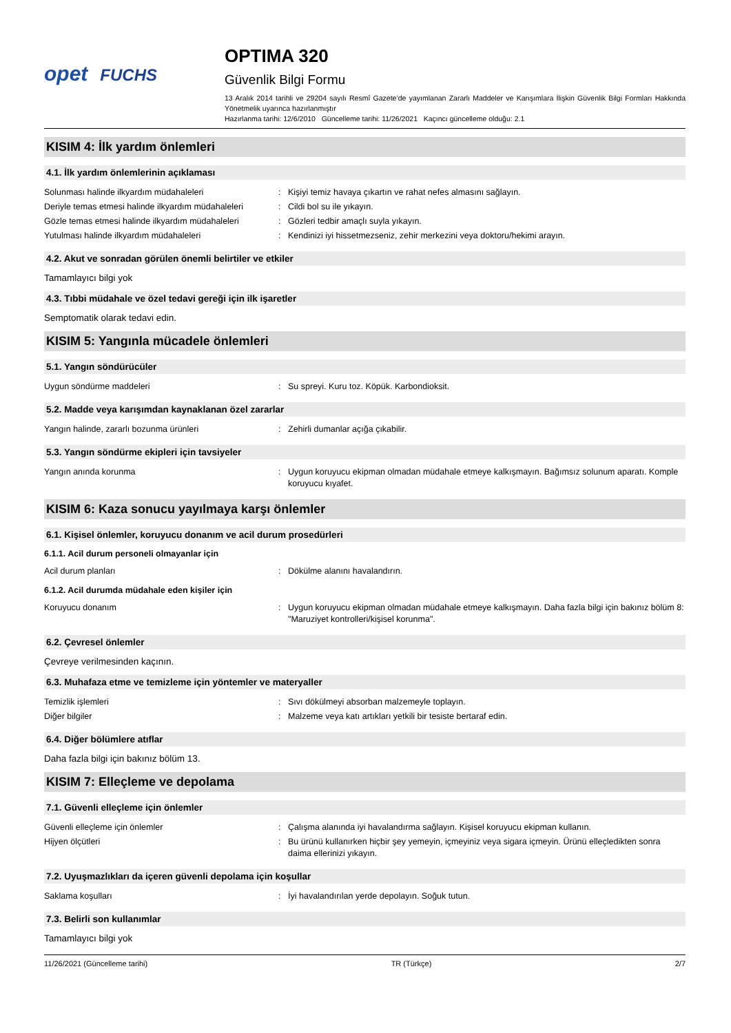opet FUCHS
OPTIMA 320
Güvenlik Bilgi Formu
13 Aralık 2014 tarihli ve 29204 sayılı Resmî Gazete’de yayımlanan Zararlı Maddeler ve Karışımlara İlişkin Güvenlik Bilgi Formları Hakkında Yönetmelik uyarınca hazırlanmıştır
Hazırlanma tarihi: 12/6/2010 Güncelleme tarihi: 11/26/2021 Kaçıncı güncelleme olduğu: 2.1
KISIM 4: İlk yardım önlemleri
4.1. İlk yardım önlemlerinin açıklaması
| Solunması halinde ilkyardım müdahaleleri | : | Kişiyi temiz havaya çıkartın ve rahat nefes almasını sağlayın. |
| Deriyle temas etmesi halinde ilkyardım müdahaleleri | : | Cildi bol su ile yıkayın. |
| Gözle temas etmesi halinde ilkyardım müdahaleleri | : | Gözleri tedbir amaçlı suyla yıkayın. |
| Yutulması halinde ilkyardım müdahaleleri | : | Kendinizi iyi hissetmezseniz, zehir merkezini veya doktoru/hekimi arayın. |
4.2. Akut ve sonradan görülen önemli belirtiler ve etkiler
Tamamlayıcı bilgi yok
4.3. Tıbbi müdahale ve özel tedavi gereği için ilk işaretler
Semptomatik olarak tedavi edin.
KISIM 5: Yangınla mücadele önlemleri
5.1. Yangın söndürücüler
| Uygun söndürme maddeleri | : | Su spreyi. Kuru toz. Köpük. Karbondioksit. |
5.2. Madde veya karışımdan kaynaklanan özel zararlar
| Yangın halinde, zararlı bozunma ürünleri | : | Zehirli dumanlar açığa çıkabilir. |
5.3. Yangın söndürme ekipleri için tavsiyeler
| Yangın anında korunma | : | Uygun koruyucu ekipman olmadan müdahale etmeye kalkışmayın. Bağımsız solunum aparatı. Komple koruyucu kıyafet. |
KISIM 6: Kaza sonucu yayılmaya karşı önlemler
6.1. Kişisel önlemler, koruyucu donanım ve acil durum prosedürleri
6.1.1. Acil durum personeli olmayanlar için
| Acil durum planları | : | Dökülme alanını havalandırın. |
6.1.2. Acil durumda müdahale eden kişiler için
| Koruyucu donanım | : | Uygun koruyucu ekipman olmadan müdahale etmeye kalkışmayın. Daha fazla bilgi için bakınız bölüm 8: "Maruziyet kontrolleri/kişisel korunma". |
6.2. Çevresel önlemler
Çevreye verilmesinden kaçının.
6.3. Muhafaza etme ve temizleme için yöntemler ve materyaller
| Temizlik işlemleri | : | Sıvı dökülmeyi absorban malzemeyle toplayın. |
| Diğer bilgiler | : | Malzeme veya katı artıkları yetkili bir tesiste bertaraf edin. |
6.4. Diğer bölümlere atıflar
Daha fazla bilgi için bakınız bölüm 13.
KISIM 7: Elleçleme ve depolama
7.1. Güvenli elleçleme için önlemler
| Güvenli elleçleme için önlemler | : | Çalışma alanında iyi havalandırma sağlayın. Kişisel koruyucu ekipman kullanın. |
| Hijyen ölçütleri | : | Bu ürünü kullanırken hiçbir şey yemeyin, içmeyiniz veya sigara içmeyin. Ürünü elleçledikten sonra daima ellerinizi yıkayın. |
7.2. Uyuşmazlıkları da içeren güvenli depolama için koşullar
| Saklama koşulları | : | İyi havalandırılan yerde depolayın. Soğuk tutun. |
7.3. Belirli son kullanımlar
Tamamlayıcı bilgi yok
11/26/2021 (Güncelleme tarihi) TR (Türkçe) 2/7